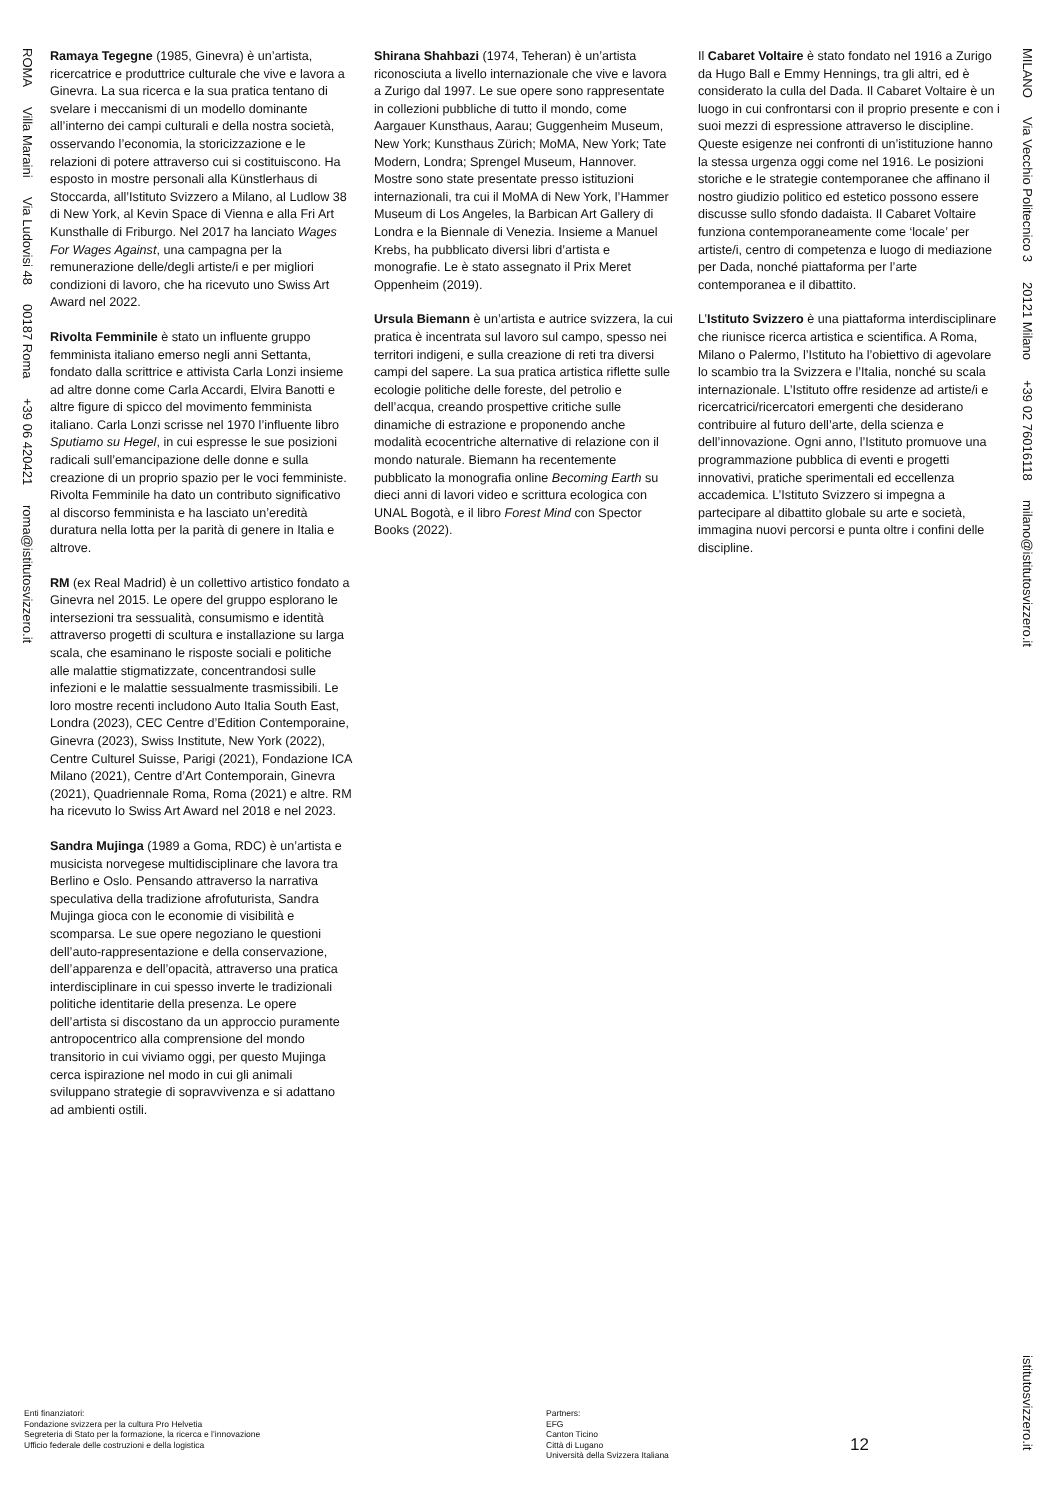ROMA Villa Maraini Via Ludovisi 48 00187 Roma +39 06 420421 roma@istitutosvizzero.it
Ramaya Tegegne (1985, Ginevra) è un’artista, ricercatrice e produttrice culturale che vive e lavora a Ginevra. La sua ricerca e la sua pratica tentano di svelare i meccanismi di un modello dominante all’interno dei campi culturali e della nostra società, osservando l’economia, la storicizzazione e le relazioni di potere attraverso cui si costituiscono. Ha esposto in mostre personali alla Künstlerhaus di Stoccarda, all’Istituto Svizzero a Milano, al Ludlow 38 di New York, al Kevin Space di Vienna e alla Fri Art Kunsthalle di Friburgo. Nel 2017 ha lanciato Wages For Wages Against, una campagna per la remunerazione delle/degli artiste/i e per migliori condizioni di lavoro, che ha ricevuto uno Swiss Art Award nel 2022.
Rivolta Femminile è stato un influente gruppo femminista italiano emerso negli anni Settanta, fondato dalla scrittrice e attivista Carla Lonzi insieme ad altre donne come Carla Accardi, Elvira Banotti e altre figure di spicco del movimento femminista italiano. Carla Lonzi scrisse nel 1970 l’influente libro Sputiamo su Hegel, in cui espresse le sue posizioni radicali sull’emancipazione delle donne e sulla creazione di un proprio spazio per le voci femministe. Rivolta Femminile ha dato un contributo significativo al discorso femminista e ha lasciato un’eredità duratura nella lotta per la parità di genere in Italia e altrove.
RM (ex Real Madrid) è un collettivo artistico fondato a Ginevra nel 2015. Le opere del gruppo esplorano le intersezioni tra sessualità, consumismo e identità attraverso progetti di scultura e installazione su larga scala, che esaminano le risposte sociali e politiche alle malattie stigmatizzate, concentrandosi sulle infezioni e le malattie sessualmente trasmissibili. Le loro mostre recenti includono Auto Italia South East, Londra (2023), CEC Centre d’Edition Contemporaine, Ginevra (2023), Swiss Institute, New York (2022), Centre Culturel Suisse, Parigi (2021), Fondazione ICA Milano (2021), Centre d’Art Contemporain, Ginevra (2021), Quadriennale Roma, Roma (2021) e altre. RM ha ricevuto lo Swiss Art Award nel 2018 e nel 2023.
Sandra Mujinga (1989 a Goma, RDC) è un’artista e musicista norvegese multidisciplinare che lavora tra Berlino e Oslo. Pensando attraverso la narrativa speculativa della tradizione afrofuturista, Sandra Mujinga gioca con le economie di visibilità e scomparsa. Le sue opere negoziano le questioni dell’auto-rappresentazione e della conservazione, dell’apparenza e dell’opacità, attraverso una pratica interdisciplinare in cui spesso inverte le tradizionali politiche identitarie della presenza. Le opere dell’artista si discostano da un approccio puramente antropocentrico alla comprensione del mondo transitorio in cui viviamo oggi, per questo Mujinga cerca ispirazione nel modo in cui gli animali sviluppano strategie di sopravvivenza e si adattano ad ambienti ostili.
Shirana Shahbazi (1974, Teheran) è un’artista riconosciuta a livello internazionale che vive e lavora a Zurigo dal 1997. Le sue opere sono rappresentate in collezioni pubbliche di tutto il mondo, come Aargauer Kunsthaus, Aarau; Guggenheim Museum, New York; Kunsthaus Zürich; MoMA, New York; Tate Modern, Londra; Sprengel Museum, Hannover. Mostre sono state presentate presso istituzioni internazionali, tra cui il MoMA di New York, l’Hammer Museum di Los Angeles, la Barbican Art Gallery di Londra e la Biennale di Venezia. Insieme a Manuel Krebs, ha pubblicato diversi libri d’artista e monografie. Le è stato assegnato il Prix Meret Oppenheim (2019).
Ursula Biemann è un’artista e autrice svizzera, la cui pratica è incentrata sul lavoro sul campo, spesso nei territori indigeni, e sulla creazione di reti tra diversi campi del sapere. La sua pratica artistica riflette sulle ecologie politiche delle foreste, del petrolio e dell’acqua, creando prospettive critiche sulle dinamiche di estrazione e proponendo anche modalità ecocentriche alternative di relazione con il mondo naturale. Biemann ha recentemente pubblicato la monografia online Becoming Earth su dieci anni di lavori video e scrittura ecologica con UNAL Bogotà, e il libro Forest Mind con Spector Books (2022).
Il Cabaret Voltaire è stato fondato nel 1916 a Zurigo da Hugo Ball e Emmy Hennings, tra gli altri, ed è considerato la culla del Dada. Il Cabaret Voltaire è un luogo in cui confrontarsi con il proprio presente e con i suoi mezzi di espressione attraverso le discipline. Queste esigenze nei confronti di un’istituzione hanno la stessa urgenza oggi come nel 1916. Le posizioni storiche e le strategie contemporanee che affinano il nostro giudizio politico ed estetico possono essere discusse sullo sfondo dadaista. Il Cabaret Voltaire funziona contemporaneamente come ‘locale’ per artiste/i, centro di competenza e luogo di mediazione per Dada, nonché piattaforma per l’arte contemporanea e il dibattito.
L’Istituto Svizzero è una piattaforma interdisciplinare che riunisce ricerca artistica e scientifica. A Roma, Milano o Palermo, l’Istituto ha l’obiettivo di agevolare lo scambio tra la Svizzera e l’Italia, nonché su scala internazionale. L’Istituto offre residenze ad artiste/i e ricercatrici/ricercatori emergenti che desiderano contribuire al futuro dell’arte, della scienza e dell’innovazione. Ogni anno, l’Istituto promuove una programmazione pubblica di eventi e progetti innovativi, pratiche sperimentali ed eccellenza accademica. L’Istituto Svizzero si impegna a partecipare al dibattito globale su arte e società, immagina nuovi percorsi e punta oltre i confini delle discipline.
MILANO Via Vecchio Politecnico 3 20121 Milano +39 02 76016118 milano@istitutosvizzero.it
istitutosvizzero.it
Enti finanziatori:
Fondazione svizzera per la cultura Pro Helvetia
Segreteria di Stato per la formazione, la ricerca e l’innovazione
Ufficio federale delle costruzioni e della logistica
Partners:
EFG
Canton Ticino
Città di Lugano
Università della Svizzera Italiana
12